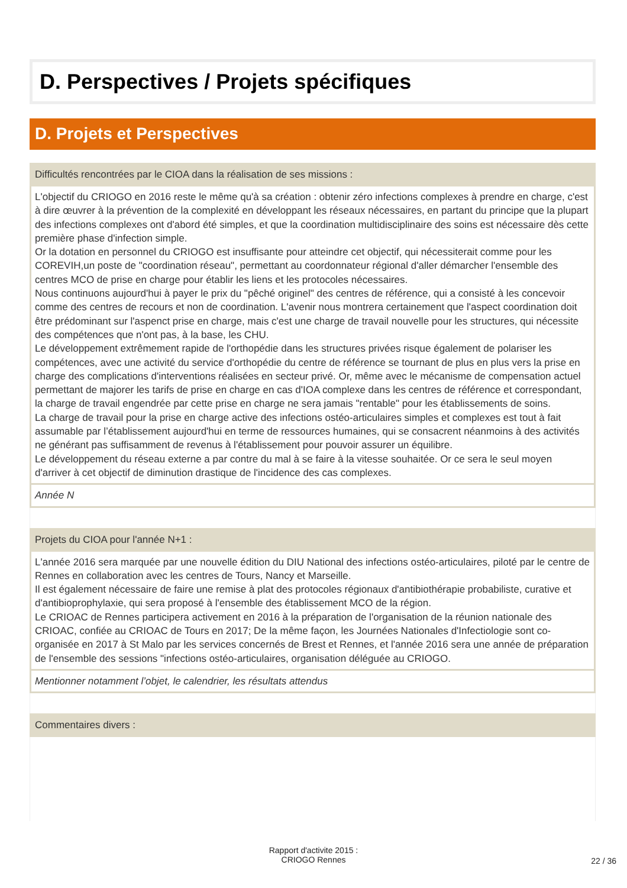D. Perspectives / Projets spécifiques
D. Projets et Perspectives
Difficultés rencontrées par le CIOA dans la réalisation de ses missions :
L'objectif du CRIOGO en 2016 reste le même qu'à sa création : obtenir zéro infections complexes à prendre en charge, c'est à dire œuvrer à la prévention de la complexité en développant les réseaux nécessaires, en partant du principe que la plupart des infections complexes ont d'abord été simples, et que la coordination multidisciplinaire des soins est nécessaire dès cette première phase d'infection simple.
Or la dotation en personnel du CRIOGO est insuffisante pour atteindre cet objectif, qui nécessiterait comme pour les COREVIH,un poste de "coordination réseau", permettant au coordonnateur régional d'aller démarcher l'ensemble des centres MCO de prise en charge pour établir les liens et les protocoles nécessaires.
Nous continuons aujourd'hui à payer le prix du "pêché originel" des centres de référence, qui a consisté à les concevoir comme des centres de recours et non de coordination. L'avenir nous montrera certainement que l'aspect coordination doit être prédominant sur l'aspenct prise en charge, mais c'est une charge de travail nouvelle pour les structures, qui nécessite des compétences que n'ont pas, à la base, les CHU.
Le développement extrêmement rapide de l'orthopédie dans les structures privées risque également de polariser les compétences, avec une activité du service d'orthopédie du centre de référence se tournant de plus en plus vers la prise en charge des complications d'interventions réalisées en secteur privé. Or, même avec le mécanisme de compensation actuel permettant de majorer les tarifs de prise en charge en cas d'IOA complexe dans les centres de référence et correspondant, la charge de travail engendrée par cette prise en charge ne sera jamais "rentable" pour les établissements de soins.
La charge de travail pour la prise en charge active des infections ostéo-articulaires simples et complexes est tout à fait assumable par l’établissement aujourd'hui en terme de ressources humaines, qui se consacrent néanmoins à des activités ne générant pas suffisamment de revenus à l'établissement pour pouvoir assurer un équilibre.
Le développement du réseau externe a par contre du mal à se faire à la vitesse souhaitée. Or ce sera le seul moyen d'arriver à cet objectif de diminution drastique de l'incidence des cas complexes.
Année N
Projets du CIOA pour l'année N+1 :
L'année 2016 sera marquée par une nouvelle édition du DIU National des infections ostéo-articulaires, piloté par le centre de Rennes en collaboration avec les centres de Tours, Nancy et Marseille.
Il est également nécessaire de faire une remise à plat des protocoles régionaux d'antibiothérapie probabiliste, curative et d'antibioprophylaxie, qui sera proposé à l'ensemble des établissement MCO de la région.
Le CRIOAC de Rennes participera activement en 2016 à la préparation de l'organisation de la réunion nationale des CRIOAC, confiée au CRIOAC de Tours en 2017; De la même façon, les Journées Nationales d'Infectiologie sont co-organisée en 2017 à St Malo par les services concernés de Brest et Rennes, et l'année 2016 sera une année de préparation de l'ensemble des sessions "infections ostéo-articulaires, organisation déléguée au CRIOGO.
Mentionner notamment l’objet, le calendrier, les résultats attendus
Commentaires divers :
Rapport d'activite 2015 :
CRIOGO Rennes
22 / 36